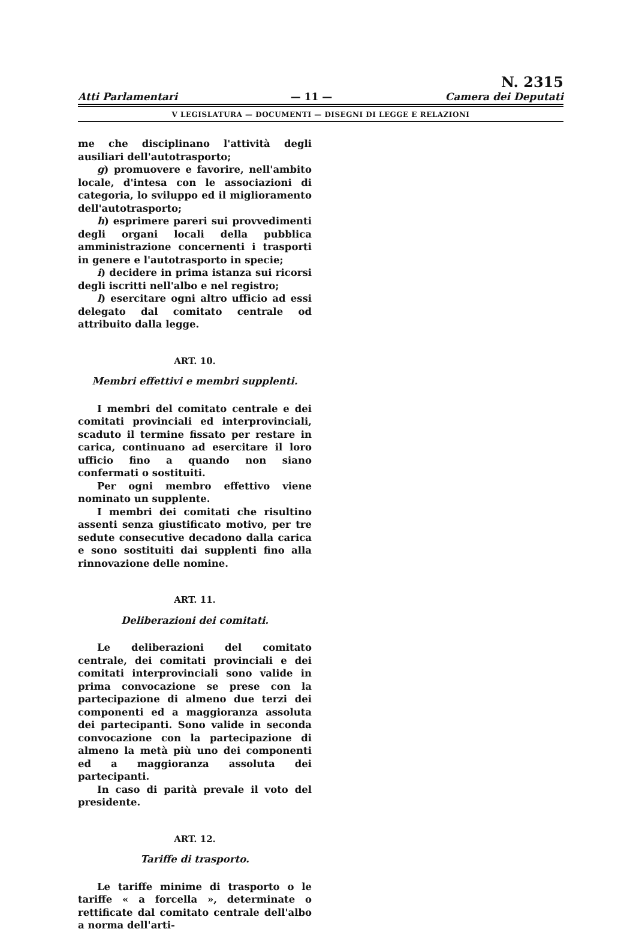Atti Parlamentari
— 11 —
N. 2315
Camera dei Deputati
V LEGISLATURA — DOCUMENTI — DISEGNI DI LEGGE E RELAZIONI
me che disciplinano l'attività degli ausiliari dell'autotrasporto;
g) promuovere e favorire, nell'ambito locale, d'intesa con le associazioni di categoria, lo sviluppo ed il miglioramento dell'autotrasporto;
h) esprimere pareri sui provvedimenti degli organi locali della pubblica amministrazione concernenti i trasporti in genere e l'autotrasporto in specie;
i) decidere in prima istanza sui ricorsi degli iscritti nell'albo e nel registro;
l) esercitare ogni altro ufficio ad essi delegato dal comitato centrale od attribuito dalla legge.
ART. 10.
Membri effettivi e membri supplenti.
I membri del comitato centrale e dei comitati provinciali ed interprovinciali, scaduto il termine fissato per restare in carica, continuano ad esercitare il loro ufficio fino a quando non siano confermati o sostituiti.
Per ogni membro effettivo viene nominato un supplente.
I membri dei comitati che risultino assenti senza giustificato motivo, per tre sedute consecutive decadono dalla carica e sono sostituiti dai supplenti fino alla rinnovazione delle nomine.
ART. 11.
Deliberazioni dei comitati.
Le deliberazioni del comitato centrale, dei comitati provinciali e dei comitati interprovinciali sono valide in prima convocazione se prese con la partecipazione di almeno due terzi dei componenti ed a maggioranza assoluta dei partecipanti. Sono valide in seconda convocazione con la partecipazione di almeno la metà più uno dei componenti ed a maggioranza assoluta dei partecipanti.
In caso di parità prevale il voto del presidente.
ART. 12.
Tariffe di trasporto.
Le tariffe minime di trasporto o le tariffe « a forcella », determinate o rettificate dal comitato centrale dell'albo a norma dell'arti-